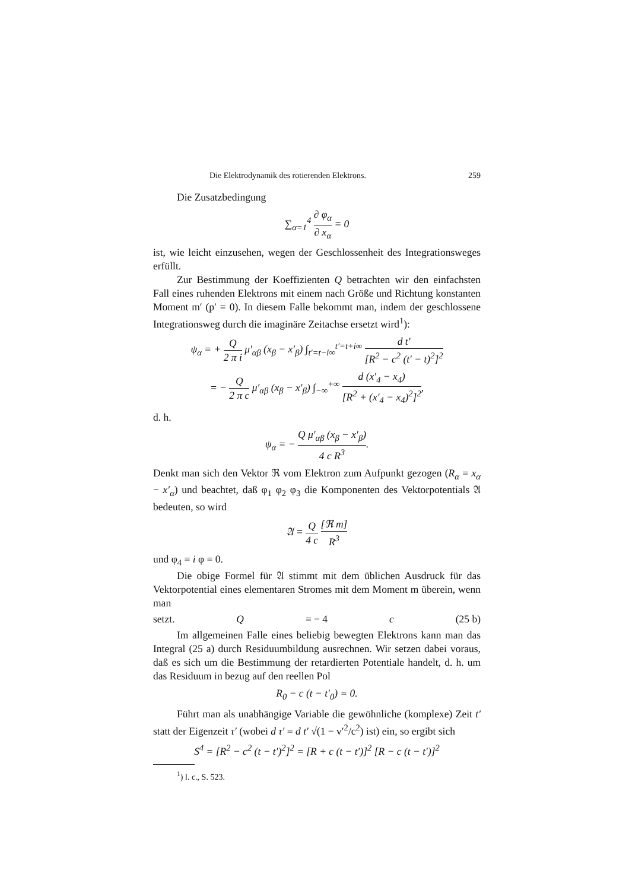Die Elektrodynamik des rotierenden Elektrons. 259
Die Zusatzbedingung
∑<sub>α=1</sub><sup>4</sup> ∂ φ<sub>α</sub> ∂ x<sub>α</sub> = 0
ist, wie leicht einzusehen, wegen der Geschlossenheit des Integrationsweges erfüllt.
Zur Bestimmung der Koeffizienten Q betrachten wir den einfachsten Fall eines ruhenden Elektrons mit einem nach Größe und Richtung konstanten Moment m′ (p′ = 0). In diesem Falle bekommt man, indem der geschlossene Integrationsweg durch die imaginäre Zeitachse ersetzt wird<sup>1</sup>):
ψ<sub>α</sub> = + Q 2 π i μ′<sub>αβ</sub> (x<sub>β</sub> − x′<sub>β</sub>) ∫<sub>t′=t−i∞</sub><sup>t′=t+i∞</sup> d t′ [R<sup>2</sup> − c<sup>2</sup> (t′ − t)<sup>2</sup>]<sup>2</sup>
= − Q 2 π c μ′<sub>αβ</sub> (x<sub>β</sub> − x′<sub>β</sub>) ∫<sub>−∞</sub><sup>+∞</sup> d (x′<sub>4</sub> − x<sub>4</sub>) [R<sup>2</sup> + (x′<sub>4</sub> − x<sub>4</sub>)<sup>2</sup>]<sup>2</sup>,
d. h.
ψ<sub>α</sub> = − Q μ′<sub>αβ</sub> (x<sub>β</sub> − x′<sub>β</sub>) 4 c R<sup>3</sup>.
Denkt man sich den Vektor ℜ vom Elektron zum Aufpunkt gezogen (R<sub>α</sub> = x<sub>α</sub> − x′<sub>α</sub>) und beachtet, daß φ<sub>1</sub> φ<sub>2</sub> φ<sub>3</sub> die Komponenten des Vektorpotentials 𝔄 bedeuten, so wird
𝔄 = Q 4 c [ℜ m] R<sup>3</sup>
und φ<sub>4</sub> = i φ = 0.
Die obige Formel für 𝔄 stimmt mit dem üblichen Ausdruck für das Vektorpotential eines elementaren Stromes mit dem Moment m überein, wenn man
setzt. Q = − 4 c (25 b)
Im allgemeinen Falle eines beliebig bewegten Elektrons kann man das Integral (25 a) durch Residuumbildung ausrechnen. Wir setzen dabei voraus, daß es sich um die Bestimmung der retardierten Potentiale handelt, d. h. um das Residuum in bezug auf den reellen Pol
R<sub>0</sub> − c (t − t′<sub>0</sub>) = 0.
Führt man als unabhängige Variable die gewöhnliche (komplexe) Zeit t′ statt der Eigenzeit τ′ (wobei d τ′ = d t′ √(1 − v′<sup>2</sup>/c<sup>2</sup>) ist) ein, so ergibt sich
S<sup>4</sup> = [R<sup>2</sup> − c<sup>2</sup> (t − t′)<sup>2</sup>]<sup>2</sup> = [R + c (t − t′)]<sup>2</sup> [R − c (t − t′)]<sup>2</sup>
<sup>1</sup>) l. c., S. 523.